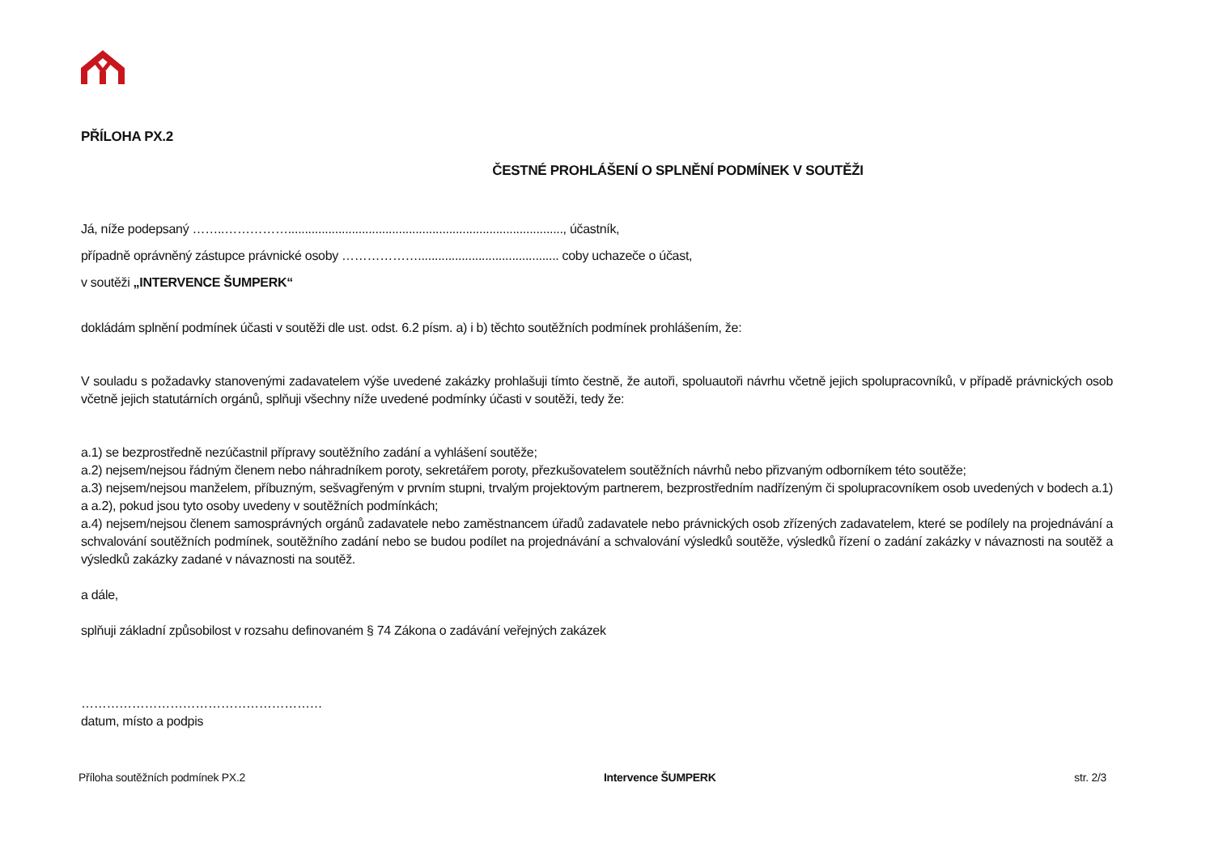PŘÍLOHA PX.2
ČESTNÉ PROHLÁŠENÍ O SPLNĚNÍ PODMÍNEK V SOUTĚŽI
Já, níže podepsaný ……..…………….................................................................................., účastník,
případně oprávněný zástupce právnické osoby ……………….......................................... coby uchazeče o účast,
v soutěži „INTERVENCE ŠUMPERK“
dokládám splnění podmínek účasti v soutěži dle ust. odst. 6.2 písm. a) i b) těchto soutěžních podmínek prohlášením, že:
V souladu s požadavky stanovenými zadavatelem výše uvedené zakázky prohlašuji tímto čestně, že autoři, spoluautoři návrhu včetně jejich spolupracovníků, v případě právnických osob včetně jejich statutárních orgánů, splňuji všechny níže uvedené podmínky účasti v soutěži, tedy že:
a.1) se bezprostředně nezúčastnil přípravy soutěžního zadání a vyhlášení soutěže;
a.2) nejsem/nejsou řádným členem nebo náhradníkem poroty, sekretářem poroty, přezkušovatelem soutěžních návrhů nebo přizvaným odborníkem této soutěže;
a.3) nejsem/nejsou manželem, příbuzným, sešvagřeným v prvním stupni, trvalým projektovým partnerem, bezprostředním nadřízeným či spolupracovníkem osob uvedených v bodech a.1) a a.2), pokud jsou tyto osoby uvedeny v soutěžních podmínkách;
a.4) nejsem/nejsou členem samosprávných orgánů zadavatele nebo zaměstnancem úřadů zadavatele nebo právnických osob zřízených zadavatelem, které se podílely na projednávání a schvalování soutěžních podmínek, soutěžního zadání nebo se budou podílet na projednávání a schvalování výsledků soutěže, výsledků řízení o zadání zakázky v návaznosti na soutěž a výsledků zakázky zadané v návaznosti na soutěž.
a dále,
splňuji základní způsobilost v rozsahu definovaném § 74 Zákona o zadávání veřejných zakázek
…………………………………………………
datum, místo a podpis
Příloha soutěžních podmínek PX.2 Intervence ŠUMPERK str. 2/3